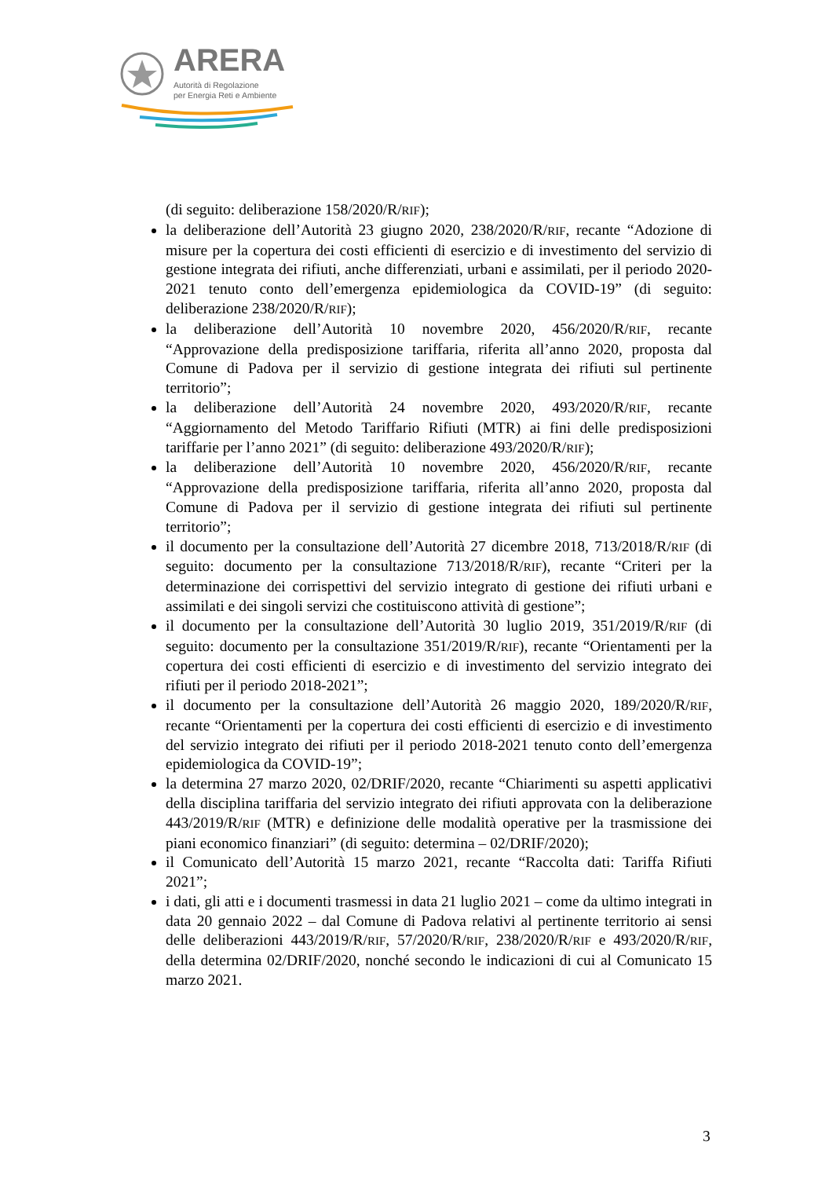ARERA
Autorità di Regolazione
per Energia Reti e Ambiente
(di seguito: deliberazione 158/2020/R/RIF);
la deliberazione dell’Autorità 23 giugno 2020, 238/2020/R/RIF, recante “Adozione di misure per la copertura dei costi efficienti di esercizio e di investimento del servizio di gestione integrata dei rifiuti, anche differenziati, urbani e assimilati, per il periodo 2020-2021 tenuto conto dell’emergenza epidemiologica da COVID-19” (di seguito: deliberazione 238/2020/R/RIF);
la deliberazione dell’Autorità 10 novembre 2020, 456/2020/R/RIF, recante “Approvazione della predisposizione tariffaria, riferita all’anno 2020, proposta dal Comune di Padova per il servizio di gestione integrata dei rifiuti sul pertinente territorio”;
la deliberazione dell’Autorità 24 novembre 2020, 493/2020/R/RIF, recante “Aggiornamento del Metodo Tariffario Rifiuti (MTR) ai fini delle predisposizioni tariffarie per l’anno 2021” (di seguito: deliberazione 493/2020/R/RIF);
la deliberazione dell’Autorità 10 novembre 2020, 456/2020/R/RIF, recante “Approvazione della predisposizione tariffaria, riferita all’anno 2020, proposta dal Comune di Padova per il servizio di gestione integrata dei rifiuti sul pertinente territorio”;
il documento per la consultazione dell’Autorità 27 dicembre 2018, 713/2018/R/RIF (di seguito: documento per la consultazione 713/2018/R/RIF), recante “Criteri per la determinazione dei corrispettivi del servizio integrato di gestione dei rifiuti urbani e assimilati e dei singoli servizi che costituiscono attività di gestione”;
il documento per la consultazione dell’Autorità 30 luglio 2019, 351/2019/R/RIF (di seguito: documento per la consultazione 351/2019/R/RIF), recante “Orientamenti per la copertura dei costi efficienti di esercizio e di investimento del servizio integrato dei rifiuti per il periodo 2018-2021”;
il documento per la consultazione dell’Autorità 26 maggio 2020, 189/2020/R/RIF, recante “Orientamenti per la copertura dei costi efficienti di esercizio e di investimento del servizio integrato dei rifiuti per il periodo 2018-2021 tenuto conto dell’emergenza epidemiologica da COVID-19”;
la determina 27 marzo 2020, 02/DRIF/2020, recante “Chiarimenti su aspetti applicativi della disciplina tariffaria del servizio integrato dei rifiuti approvata con la deliberazione 443/2019/R/RIF (MTR) e definizione delle modalità operative per la trasmissione dei piani economico finanziari” (di seguito: determina – 02/DRIF/2020);
il Comunicato dell’Autorità 15 marzo 2021, recante “Raccolta dati: Tariffa Rifiuti 2021”;
i dati, gli atti e i documenti trasmessi in data 21 luglio 2021 – come da ultimo integrati in data 20 gennaio 2022 – dal Comune di Padova relativi al pertinente territorio ai sensi delle deliberazioni 443/2019/R/RIF, 57/2020/R/RIF, 238/2020/R/RIF e 493/2020/R/RIF, della determina 02/DRIF/2020, nonché secondo le indicazioni di cui al Comunicato 15 marzo 2021.
3